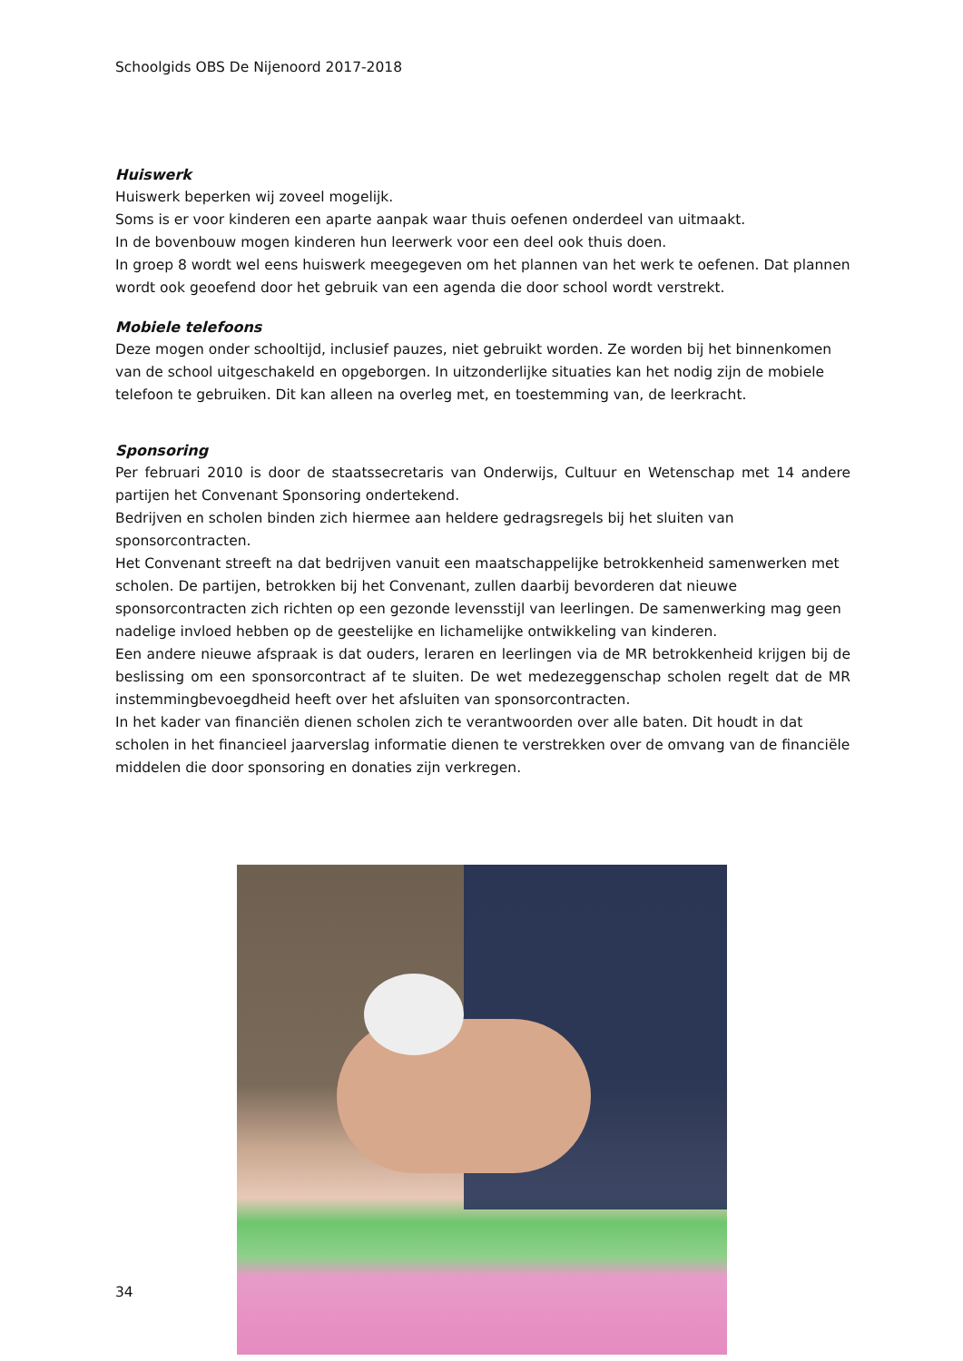Schoolgids OBS De Nijenoord 2017-2018
Huiswerk
Huiswerk beperken wij zoveel mogelijk.
Soms is er voor kinderen een aparte aanpak waar thuis oefenen onderdeel van uitmaakt.
In de bovenbouw mogen kinderen hun leerwerk voor een deel ook thuis doen.
In groep 8 wordt wel eens huiswerk meegegeven om het plannen van het werk te oefenen. Dat plannen wordt ook geoefend door het gebruik van een agenda die door school wordt verstrekt.
Mobiele telefoons
Deze mogen onder schooltijd, inclusief pauzes, niet gebruikt worden. Ze worden bij het binnenkomen van de school uitgeschakeld en opgeborgen. In uitzonderlijke situaties kan het nodig zijn de mobiele telefoon te gebruiken. Dit kan alleen na overleg met, en toestemming van, de leerkracht.
Sponsoring
Per februari 2010 is door de staatssecretaris van Onderwijs, Cultuur en Wetenschap met 14 andere partijen het Convenant Sponsoring ondertekend.
Bedrijven en scholen binden zich hiermee aan heldere gedragsregels bij het sluiten van sponsorcontracten.
Het Convenant streeft na dat bedrijven vanuit een maatschappelijke betrokkenheid samenwerken met scholen. De partijen, betrokken bij het Convenant, zullen daarbij bevorderen dat nieuwe sponsorcontracten zich richten op een gezonde levensstijl van leerlingen. De samenwerking mag geen nadelige invloed hebben op de geestelijke en lichamelijke ontwikkeling van kinderen.
Een andere nieuwe afspraak is dat ouders, leraren en leerlingen via de MR betrokkenheid krijgen bij de beslissing om een sponsorcontract af te sluiten. De wet medezeggenschap scholen regelt dat de MR instemmingbevoegdheid heeft over het afsluiten van sponsorcontracten.
In het kader van financiën dienen scholen zich te verantwoorden over alle baten. Dit houdt in dat scholen in het financieel jaarverslag informatie dienen te verstrekken over de omvang van de financiële middelen die door sponsoring en donaties zijn verkregen.
34